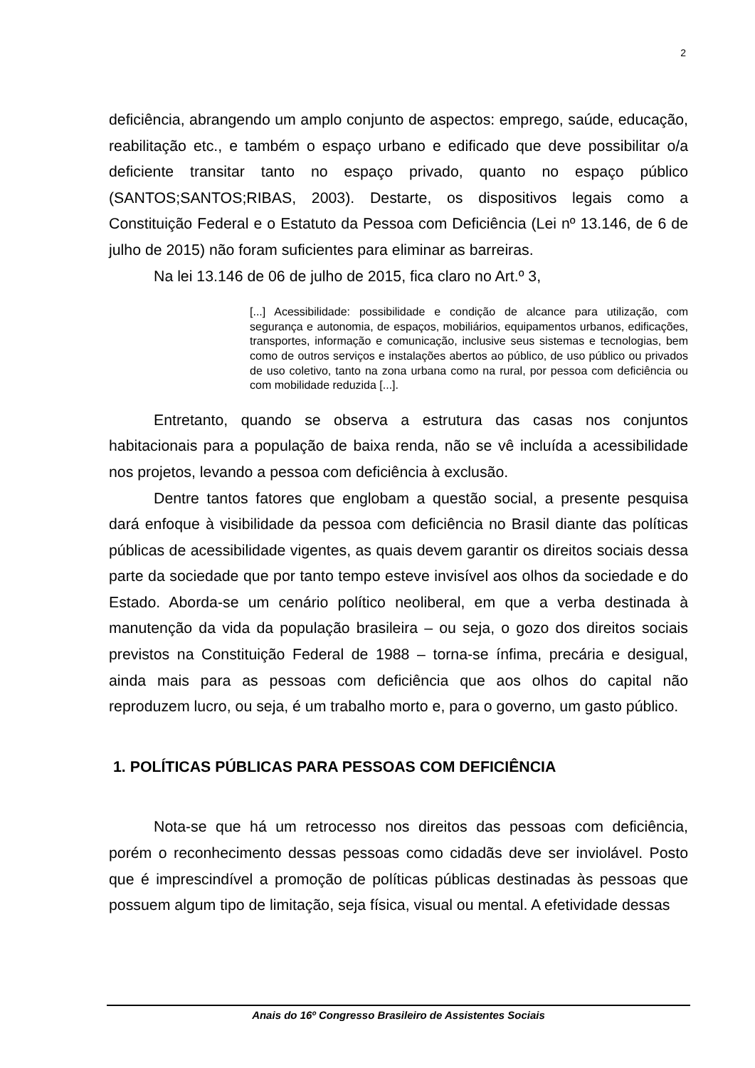2
deficiência, abrangendo um amplo conjunto de aspectos: emprego, saúde, educação, reabilitação etc., e também o espaço urbano e edificado que deve possibilitar o/a deficiente transitar tanto no espaço privado, quanto no espaço público (SANTOS;SANTOS;RIBAS, 2003). Destarte, os dispositivos legais como a Constituição Federal e o Estatuto da Pessoa com Deficiência (Lei nº 13.146, de 6 de julho de 2015) não foram suficientes para eliminar as barreiras.
Na lei 13.146 de 06 de julho de 2015, fica claro no Art.º 3,
[...] Acessibilidade: possibilidade e condição de alcance para utilização, com segurança e autonomia, de espaços, mobiliários, equipamentos urbanos, edificações, transportes, informação e comunicação, inclusive seus sistemas e tecnologias, bem como de outros serviços e instalações abertos ao público, de uso público ou privados de uso coletivo, tanto na zona urbana como na rural, por pessoa com deficiência ou com mobilidade reduzida [...].
Entretanto, quando se observa a estrutura das casas nos conjuntos habitacionais para a população de baixa renda, não se vê incluída a acessibilidade nos projetos, levando a pessoa com deficiência à exclusão.
Dentre tantos fatores que englobam a questão social, a presente pesquisa dará enfoque à visibilidade da pessoa com deficiência no Brasil diante das políticas públicas de acessibilidade vigentes, as quais devem garantir os direitos sociais dessa parte da sociedade que por tanto tempo esteve invisível aos olhos da sociedade e do Estado. Aborda-se um cenário político neoliberal, em que a verba destinada à manutenção da vida da população brasileira – ou seja, o gozo dos direitos sociais previstos na Constituição Federal de 1988 – torna-se ínfima, precária e desigual, ainda mais para as pessoas com deficiência que aos olhos do capital não reproduzem lucro, ou seja, é um trabalho morto e, para o governo, um gasto público.
1. POLÍTICAS PÚBLICAS PARA PESSOAS COM DEFICIÊNCIA
Nota-se que há um retrocesso nos direitos das pessoas com deficiência, porém o reconhecimento dessas pessoas como cidadãs deve ser inviolável. Posto que é imprescindível a promoção de políticas públicas destinadas às pessoas que possuem algum tipo de limitação, seja física, visual ou mental. A efetividade dessas
Anais do 16º Congresso Brasileiro de Assistentes Sociais